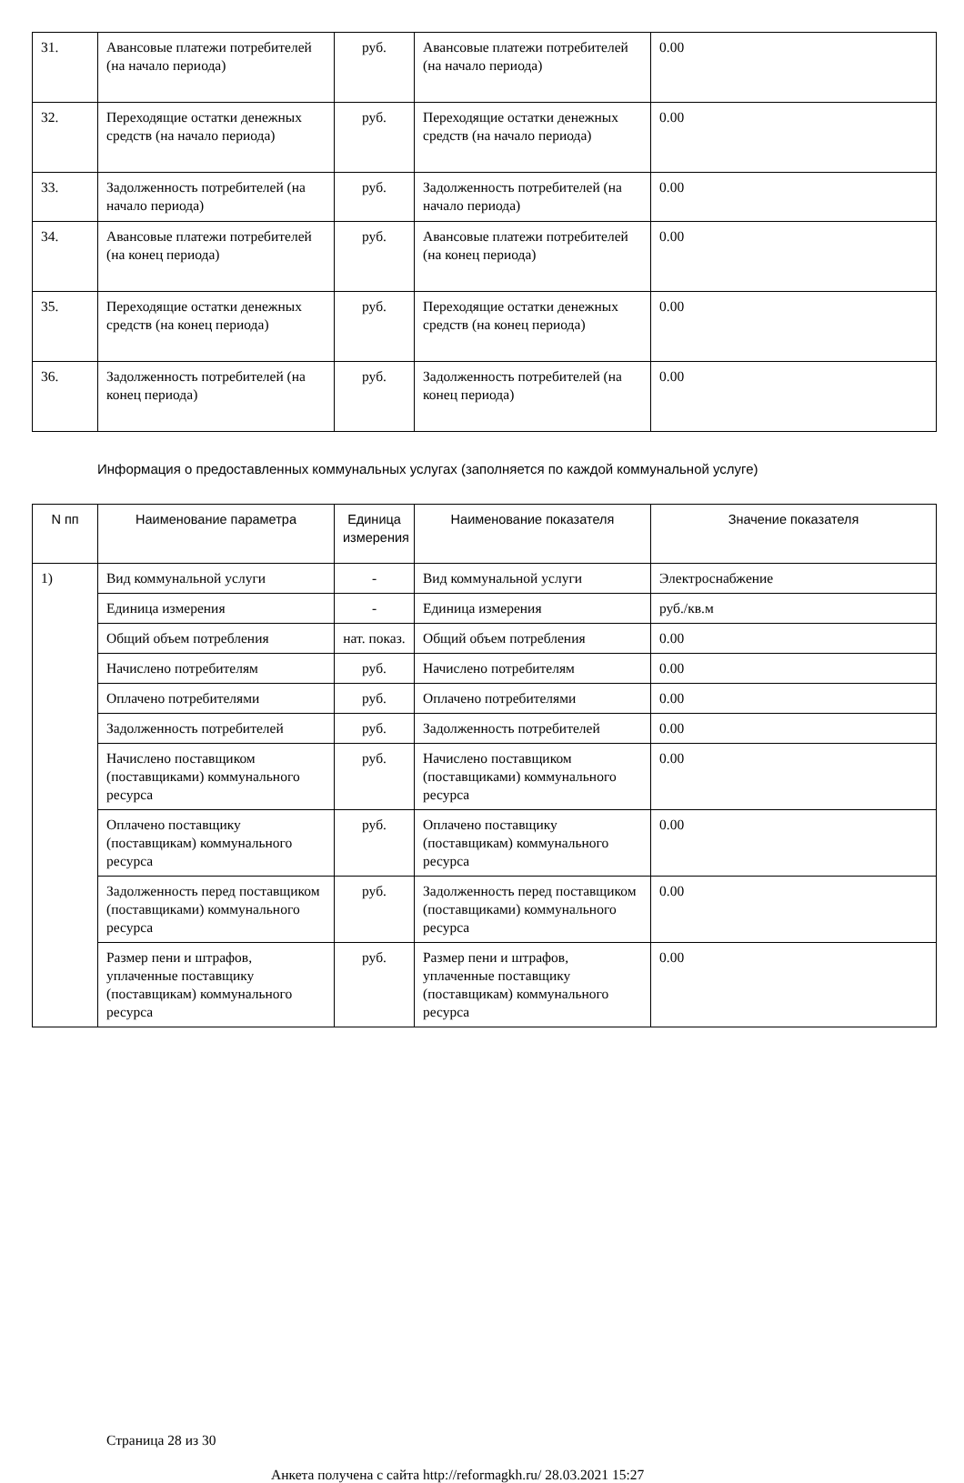| 31. | Авансовые платежи потребителей (на начало периода) | руб. | Авансовые платежи потребителей (на начало периода) | 0.00 |
| 32. | Переходящие остатки денежных средств (на начало периода) | руб. | Переходящие остатки денежных средств (на начало периода) | 0.00 |
| 33. | Задолженность потребителей (на начало периода) | руб. | Задолженность потребителей (на начало периода) | 0.00 |
| 34. | Авансовые платежи потребителей (на конец периода) | руб. | Авансовые платежи потребителей (на конец периода) | 0.00 |
| 35. | Переходящие остатки денежных средств (на конец периода) | руб. | Переходящие остатки денежных средств (на конец периода) | 0.00 |
| 36. | Задолженность потребителей (на конец периода) | руб. | Задолженность потребителей (на конец периода) | 0.00 |
Информация о предоставленных коммунальных услугах (заполняется по каждой коммунальной услуге)
| N пп | Наименование параметра | Единица измерения | Наименование показателя | Значение показателя |
| --- | --- | --- | --- | --- |
| 1) | Вид коммунальной услуги | - | Вид коммунальной услуги | Электроснабжение |
| | Единица измерения | - | Единица измерения | руб./кв.м |
| | Общий объем потребления | нат. показ. | Общий объем потребления | 0.00 |
| | Начислено потребителям | руб. | Начислено потребителям | 0.00 |
| | Оплачено потребителями | руб. | Оплачено потребителями | 0.00 |
| | Задолженность потребителей | руб. | Задолженность потребителей | 0.00 |
| | Начислено поставщиком (поставщиками) коммунального ресурса | руб. | Начислено поставщиком (поставщиками) коммунального ресурса | 0.00 |
| | Оплачено поставщику (поставщикам) коммунального ресурса | руб. | Оплачено поставщику (поставщикам) коммунального ресурса | 0.00 |
| | Задолженность перед поставщиком (поставщиками) коммунального ресурса | руб. | Задолженность перед поставщиком (поставщиками) коммунального ресурса | 0.00 |
| | Размер пени и штрафов, уплаченные поставщику (поставщикам) коммунального ресурса | руб. | Размер пени и штрафов, уплаченные поставщику (поставщикам) коммунального ресурса | 0.00 |
Страница 28 из 30
Анкета получена с сайта http://reformagkh.ru/ 28.03.2021 15:27